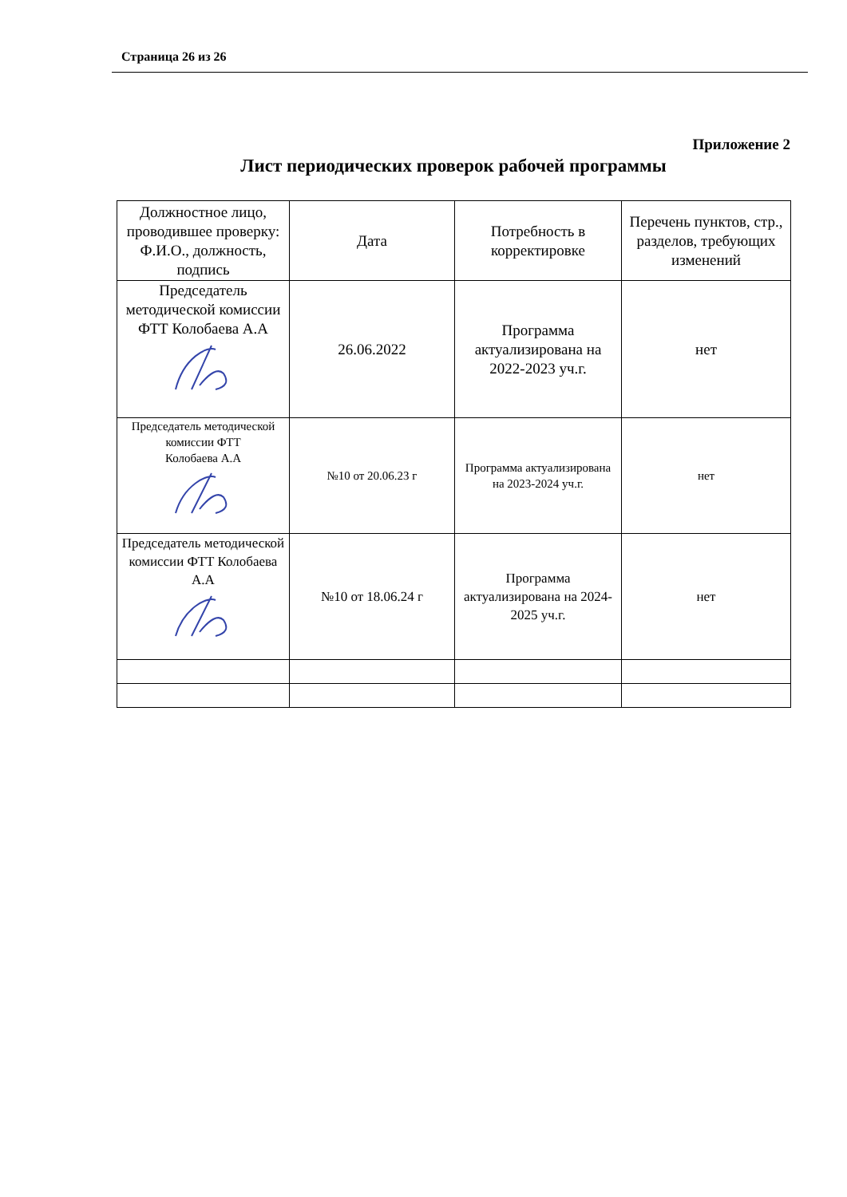Страница 26 из 26
Приложение 2
Лист периодических проверок рабочей программы
| Должностное лицо, проводившее проверку: Ф.И.О., должность, подпись | Дата | Потребность в корректировке | Перечень пунктов, стр., разделов, требующих изменений |
| --- | --- | --- | --- |
| Председатель методической комиссии ФТТ Колобаева А.А | 26.06.2022 | Программа актуализирована на 2022-2023 уч.г. | нет |
| Председатель методической комиссии ФТТ Колобаева А.А | №10 от 20.06.23 г | Программа актуализирована на 2023-2024 уч.г. | нет |
| Председатель методической комиссии ФТТ Колобаева А.А | №10 от 18.06.24 г | Программа актуализирована на 2024-2025 уч.г. | нет |